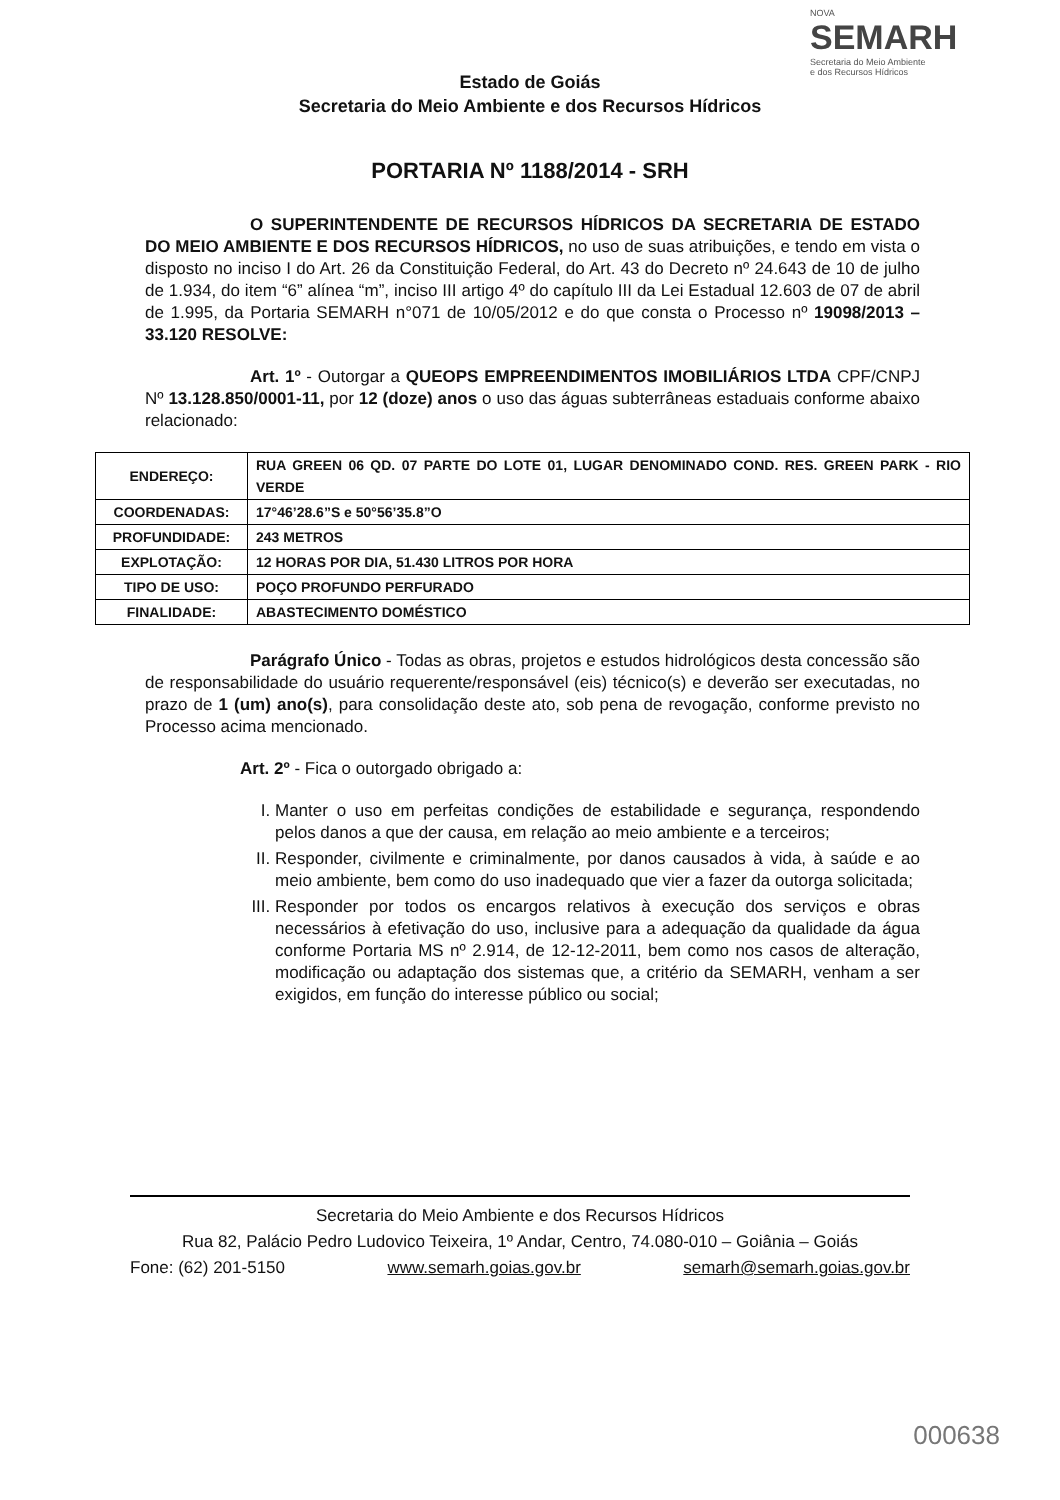NOVA
SEMARH
Secretaria do Meio Ambiente
e dos Recursos Hídricos
Estado de Goiás
Secretaria do Meio Ambiente e dos Recursos Hídricos
PORTARIA Nº 1188/2014 - SRH
O SUPERINTENDENTE DE RECURSOS HÍDRICOS DA SECRETARIA DE ESTADO DO MEIO AMBIENTE E DOS RECURSOS HÍDRICOS, no uso de suas atribuições, e tendo em vista o disposto no inciso I do Art. 26 da Constituição Federal, do Art. 43 do Decreto nº 24.643 de 10 de julho de 1.934, do item “6” alínea “m”, inciso III artigo 4º do capítulo III da Lei Estadual 12.603 de 07 de abril de 1.995, da Portaria SEMARH n°071 de 10/05/2012 e do que consta o Processo nº 19098/2013 – 33.120 RESOLVE:
Art. 1º - Outorgar a QUEOPS EMPREENDIMENTOS IMOBILIÁRIOS LTDA CPF/CNPJ Nº 13.128.850/0001-11, por 12 (doze) anos o uso das águas subterrâneas estaduais conforme abaixo relacionado:
| ENDEREÇO: | RUA GREEN 06 QD. 07 PARTE DO LOTE 01, LUGAR DENOMINADO COND. RES. GREEN PARK - RIO VERDE |
| COORDENADAS: | 17°46’28.6”S e 50°56’35.8”O |
| PROFUNDIDADE: | 243 METROS |
| EXPLOTAÇÃO: | 12 HORAS POR DIA, 51.430 LITROS POR HORA |
| TIPO DE USO: | POÇO PROFUNDO PERFURADO |
| FINALIDADE: | ABASTECIMENTO DOMÉSTICO |
Parágrafo Único - Todas as obras, projetos e estudos hidrológicos desta concessão são de responsabilidade do usuário requerente/responsável (eis) técnico(s) e deverão ser executadas, no prazo de 1 (um) ano(s), para consolidação deste ato, sob pena de revogação, conforme previsto no Processo acima mencionado.
Art. 2º - Fica o outorgado obrigado a:
I. Manter o uso em perfeitas condições de estabilidade e segurança, respondendo pelos danos a que der causa, em relação ao meio ambiente e a terceiros;
II. Responder, civilmente e criminalmente, por danos causados à vida, à saúde e ao meio ambiente, bem como do uso inadequado que vier a fazer da outorga solicitada;
III. Responder por todos os encargos relativos à execução dos serviços e obras necessários à efetivação do uso, inclusive para a adequação da qualidade da água conforme Portaria MS nº 2.914, de 12-12-2011, bem como nos casos de alteração, modificação ou adaptação dos sistemas que, a critério da SEMARH, venham a ser exigidos, em função do interesse público ou social;
Secretaria do Meio Ambiente e dos Recursos Hídricos
Rua 82, Palácio Pedro Ludovico Teixeira, 1º Andar, Centro, 74.080-010 – Goiânia – Goiás
Fone: (62) 201-5150 www.semarh.goias.gov.br semarh@semarh.goias.gov.br
000638